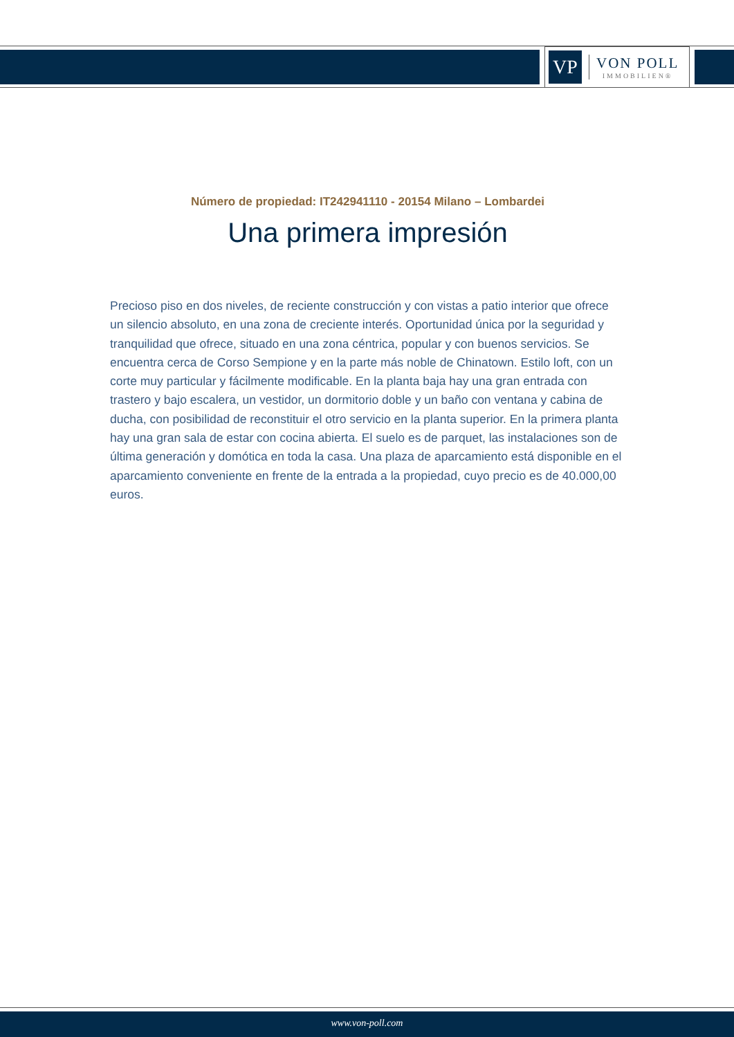VP
VON POLL
IMMOBILIEN®
Número de propiedad: IT242941110 - 20154 Milano – Lombardei
Una primera impresión
Precioso piso en dos niveles, de reciente construcción y con vistas a patio interior que ofrece un silencio absoluto, en una zona de creciente interés. Oportunidad única por la seguridad y tranquilidad que ofrece, situado en una zona céntrica, popular y con buenos servicios. Se encuentra cerca de Corso Sempione y en la parte más noble de Chinatown. Estilo loft, con un corte muy particular y fácilmente modificable. En la planta baja hay una gran entrada con trastero y bajo escalera, un vestidor, un dormitorio doble y un baño con ventana y cabina de ducha, con posibilidad de reconstituir el otro servicio en la planta superior. En la primera planta hay una gran sala de estar con cocina abierta. El suelo es de parquet, las instalaciones son de última generación y domótica en toda la casa. Una plaza de aparcamiento está disponible en el aparcamiento conveniente en frente de la entrada a la propiedad, cuyo precio es de 40.000,00 euros.
www.von-poll.com